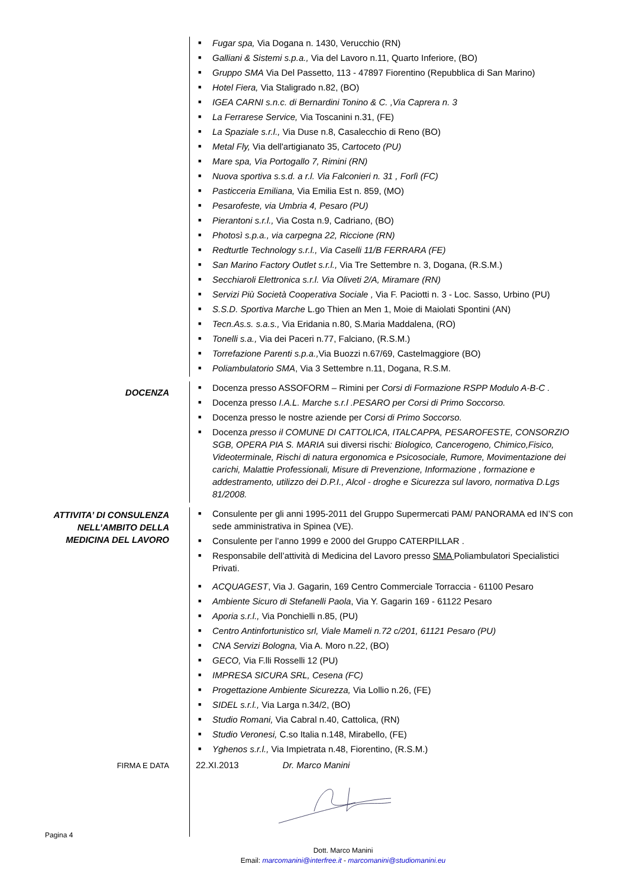■ Fugar spa, Via Dogana n. 1430, Verucchio (RN)
■ Galliani & Sistemi s.p.a., Via del Lavoro n.11, Quarto Inferiore, (BO)
■ Gruppo SMA Via Del Passetto, 113 - 47897 Fiorentino (Repubblica di San Marino)
■ Hotel Fiera, Via Staligrado n.82, (BO)
■ IGEA CARNI s.n.c. di Bernardini Tonino & C. ,Via Caprera n. 3
■ La Ferrarese Service, Via Toscanini n.31, (FE)
■ La Spaziale s.r.l., Via Duse n.8, Casalecchio di Reno (BO)
■ Metal Fly, Via dell'artigianato 35, Cartoceto (PU)
■ Mare spa, Via Portogallo 7, Rimini (RN)
■ Nuova sportiva s.s.d. a r.l. Via Falconieri n. 31 , Forlì (FC)
■ Pasticceria Emiliana, Via Emilia Est n. 859, (MO)
■ Pesarofeste, via Umbria 4, Pesaro (PU)
■ Pierantoni s.r.l., Via Costa n.9, Cadriano, (BO)
■ Photosì s.p.a., via carpegna 22, Riccione (RN)
■ Redturtle Technology s.r.l., Via Caselli 11/B FERRARA (FE)
■ San Marino Factory Outlet s.r.l., Via Tre Settembre n. 3, Dogana, (R.S.M.)
■ Secchiaroli Elettronica s.r.l. Via Oliveti 2/A, Miramare (RN)
■ Servizi Più Società Cooperativa Sociale , Via F. Paciotti n. 3 - Loc. Sasso, Urbino (PU)
■ S.S.D. Sportiva Marche L.go Thien an Men 1, Moie di Maiolati Spontini (AN)
■ Tecn.As.s. s.a.s., Via Eridania n.80, S.Maria Maddalena, (RO)
■ Tonelli s.a., Via dei Paceri n.77, Falciano, (R.S.M.)
■ Torrefazione Parenti s.p.a., Via Buozzi n.67/69, Castelmaggiore (BO)
■ Poliambulatorio SMA, Via 3 Settembre n.11, Dogana, R.S.M.
DOCENZA
■ Docenza presso ASSOFORM – Rimini per Corsi di Formazione RSPP Modulo A-B-C .
■ Docenza presso I.A.L. Marche s.r.l .PESARO per Corsi di Primo Soccorso.
■ Docenza presso le nostre aziende per Corsi di Primo Soccorso.
■ Docenza presso il COMUNE DI CATTOLICA, ITALCAPPA, PESAROFESTE, CONSORZIO SGB, OPERA PIA S. MARIA sui diversi rischi: Biologico, Cancerogeno, Chimico,Fisico, Videoterminale, Rischi di natura ergonomica e Psicosociale, Rumore, Movimentazione dei carichi, Malattie Professionali, Misure di Prevenzione, Informazione , formazione e addestramento, utilizzo dei D.P.I., Alcol - droghe e Sicurezza sul lavoro, normativa D.Lgs 81/2008.
ATTIVITA’ DI CONSULENZA
NELL’AMBITO DELLA
MEDICINA DEL LAVORO
■ Consulente per gli anni 1995-2011 del Gruppo Supermercati PAM/ PANORAMA ed IN’S con sede amministrativa in Spinea (VE).
■ Consulente per l’anno 1999 e 2000 del Gruppo CATERPILLAR .
■ Responsabile dell’attività di Medicina del Lavoro presso SMA Poliambulatori Specialistici Privati.
■ ACQUAGEST, Via J. Gagarin, 169 Centro Commerciale Torraccia - 61100 Pesaro
■ Ambiente Sicuro di Stefanelli Paola, Via Y. Gagarin 169 - 61122 Pesaro
■ Aporia s.r.l., Via Ponchielli n.85, (PU)
■ Centro Antinfortunistico srl, Viale Mameli n.72 c/201, 61121 Pesaro (PU)
■ CNA Servizi Bologna, Via A. Moro n.22, (BO)
■ GECO, Via F.lli Rosselli 12 (PU)
■ IMPRESA SICURA SRL, Cesena (FC)
■ Progettazione Ambiente Sicurezza, Via Lollio n.26, (FE)
■ SIDEL s.r.l., Via Larga n.34/2, (BO)
■ Studio Romani, Via Cabral n.40, Cattolica, (RN)
■ Studio Veronesi, C.so Italia n.148, Mirabello, (FE)
■ Yghenos s.r.l., Via Impietrata n.48, Fiorentino, (R.S.M.)
FIRMA E DATA
22.XI.2013 Dr. Marco Manini
Pagina 4
Dott. Marco Manini
Email: marcomanini@interfree.it - marcomanini@studiomanini.eu